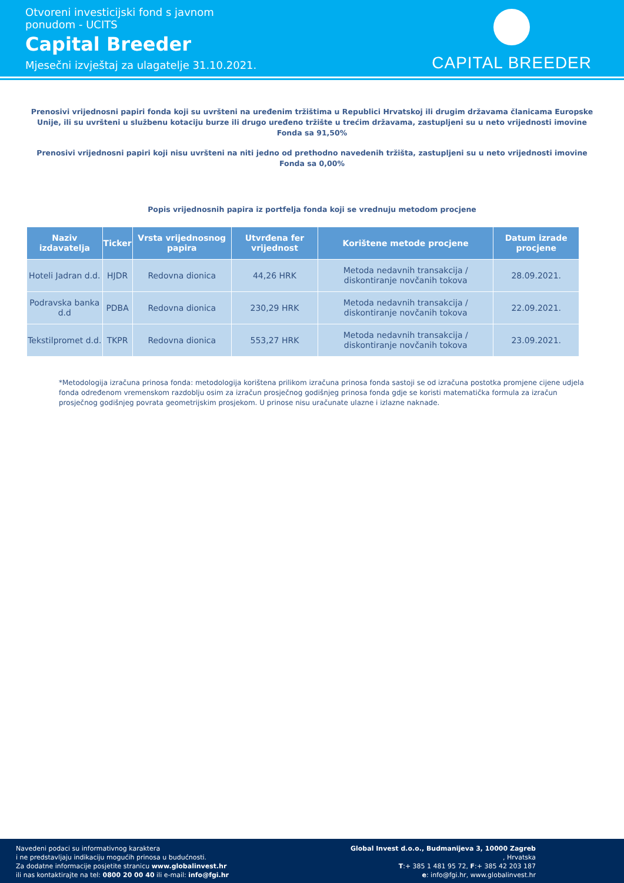Otvoreni investicijski fond s javnom
ponudom - UCITS
Capital Breeder
Mjesečni izvještaj za ulagatelje 31.10.2021.
CAPITAL BREEDER
Prenosivi vrijednosni papiri fonda koji su uvršteni na uređenim tržištima u Republici Hrvatskoj ili drugim državama članicama Europske Unije, ili su uvršteni u službenu kotaciju burze ili drugo uređeno tržište u trećim državama, zastupljeni su u neto vrijednosti imovine Fonda sa 91,50%
Prenosivi vrijednosni papiri koji nisu uvršteni na niti jedno od prethodno navedenih tržišta, zastupljeni su u neto vrijednosti imovine Fonda sa 0,00%
Popis vrijednosnih papira iz portfelja fonda koji se vrednuju metodom procjene
| Naziv izdavatelja | Ticker | Vrsta vrijednosnog papira | Utvrđena fer vrijednost | Korištene metode procjene | Datum izrade procjene |
| --- | --- | --- | --- | --- | --- |
| Hoteli Jadran d.d. | HJDR | Redovna dionica | 44,26 HRK | Metoda nedavnih transakcija / diskontiranje novčanih tokova | 28.09.2021. |
| Podravska banka d.d | PDBA | Redovna dionica | 230,29 HRK | Metoda nedavnih transakcija / diskontiranje novčanih tokova | 22.09.2021. |
| Tekstilpromet d.d. | TKPR | Redovna dionica | 553,27 HRK | Metoda nedavnih transakcija / diskontiranje novčanih tokova | 23.09.2021. |
*Metodologija izračuna prinosa fonda: metodologija korištena prilikom izračuna prinosa fonda sastoji se od izračuna postotka promjene cijene udjela fonda određenom vremenskom razdoblju osim za izračun prosječnog godišnjeg prinosa fonda gdje se koristi matematička formula za izračun prosječnog godišnjeg povrata geometrijskim prosjekom. U prinose nisu uračunate ulazne i izlazne naknade.
Navedeni podaci su informativnog karaktera
i ne predstavljaju indikaciju mogućih prinosa u budućnosti.
Za dodatne informacije posjetite stranicu www.globalinvest.hr
ili nas kontaktirajte na tel: 0800 20 00 40 ili e-mail: info@fgi.hr
Global Invest d.o.o., Budmanijeva 3, 10000 Zagreb
, Hrvatska
T:+ 385 1 481 95 72, F:+ 385 42 203 187
e: info@fgi.hr, www.globalinvest.hr